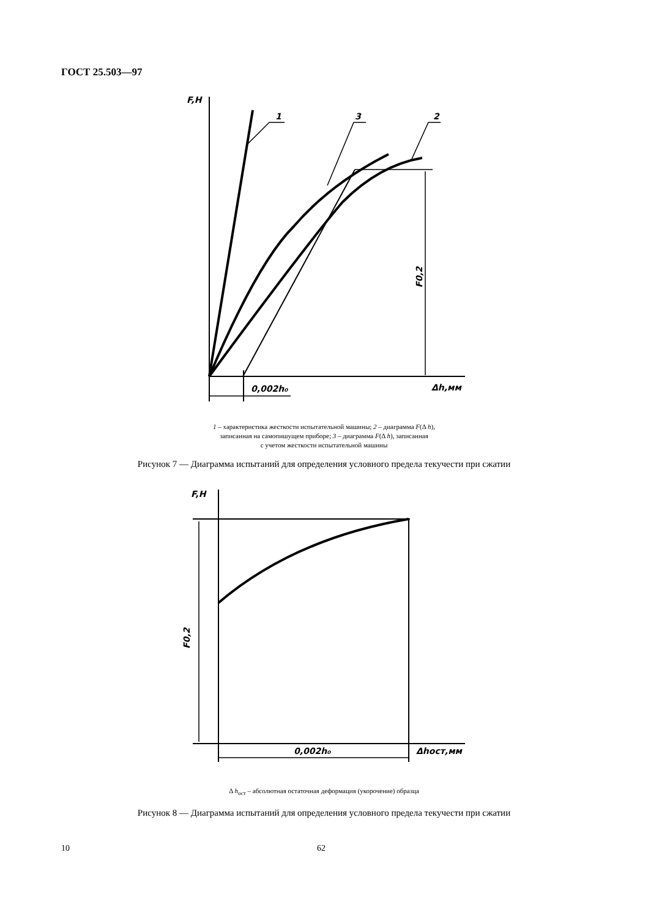ГОСТ 25.503—97
F,H
1
3
2
0,002h₀
Δh,мм
F0,2
1 – характеристика жесткости испытательной машины; 2 – диаграмма F(Δ h),
записанная на самопишущем приборе; 3 – диаграмма F(Δ h), записанная
с учетом жесткости испытательной машины
Рисунок 7 — Диаграмма испытаний для определения условного предела текучести при сжатии
F,H
0,002h₀
Δhост,мм
F0,2
Δ h<sub>ост</sub> – абсолютная остаточная деформация (укорочение) образца
Рисунок 8 — Диаграмма испытаний для определения условного предела текучести при сжатии
10 62